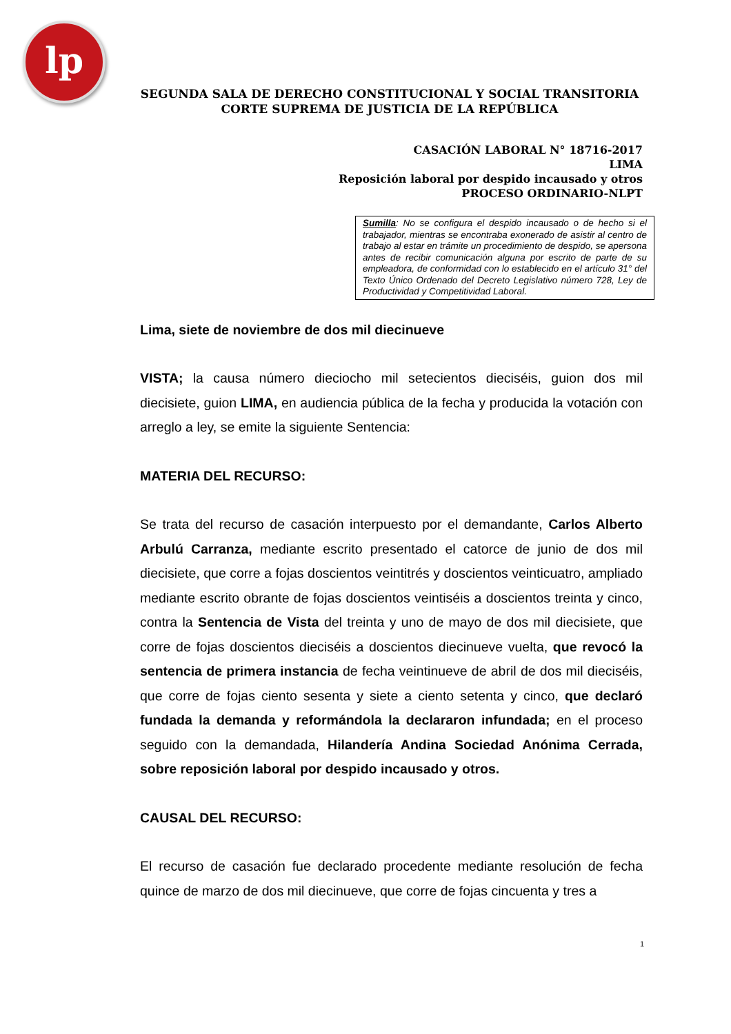lp
SEGUNDA SALA DE DERECHO CONSTITUCIONAL Y SOCIAL TRANSITORIA
CORTE SUPREMA DE JUSTICIA DE LA REPÚBLICA
CASACIÓN LABORAL N° 18716-2017
LIMA
Reposición laboral por despido incausado y otros
PROCESO ORDINARIO-NLPT
Sumilla: No se configura el despido incausado o de hecho si el trabajador, mientras se encontraba exonerado de asistir al centro de trabajo al estar en trámite un procedimiento de despido, se apersona antes de recibir comunicación alguna por escrito de parte de su empleadora, de conformidad con lo establecido en el artículo 31° del Texto Único Ordenado del Decreto Legislativo número 728, Ley de Productividad y Competitividad Laboral.
Lima, siete de noviembre de dos mil diecinueve
VISTA; la causa número dieciocho mil setecientos dieciséis, guion dos mil diecisiete, guion LIMA, en audiencia pública de la fecha y producida la votación con arreglo a ley, se emite la siguiente Sentencia:
MATERIA DEL RECURSO:
Se trata del recurso de casación interpuesto por el demandante, Carlos Alberto Arbulú Carranza, mediante escrito presentado el catorce de junio de dos mil diecisiete, que corre a fojas doscientos veintitrés y doscientos veinticuatro, ampliado mediante escrito obrante de fojas doscientos veintiséis a doscientos treinta y cinco, contra la Sentencia de Vista del treinta y uno de mayo de dos mil diecisiete, que corre de fojas doscientos dieciséis a doscientos diecinueve vuelta, que revocó la sentencia de primera instancia de fecha veintinueve de abril de dos mil dieciséis, que corre de fojas ciento sesenta y siete a ciento setenta y cinco, que declaró fundada la demanda y reformándola la declararon infundada; en el proceso seguido con la demandada, Hilandería Andina Sociedad Anónima Cerrada, sobre reposición laboral por despido incausado y otros.
CAUSAL DEL RECURSO:
El recurso de casación fue declarado procedente mediante resolución de fecha quince de marzo de dos mil diecinueve, que corre de fojas cincuenta y tres a
1